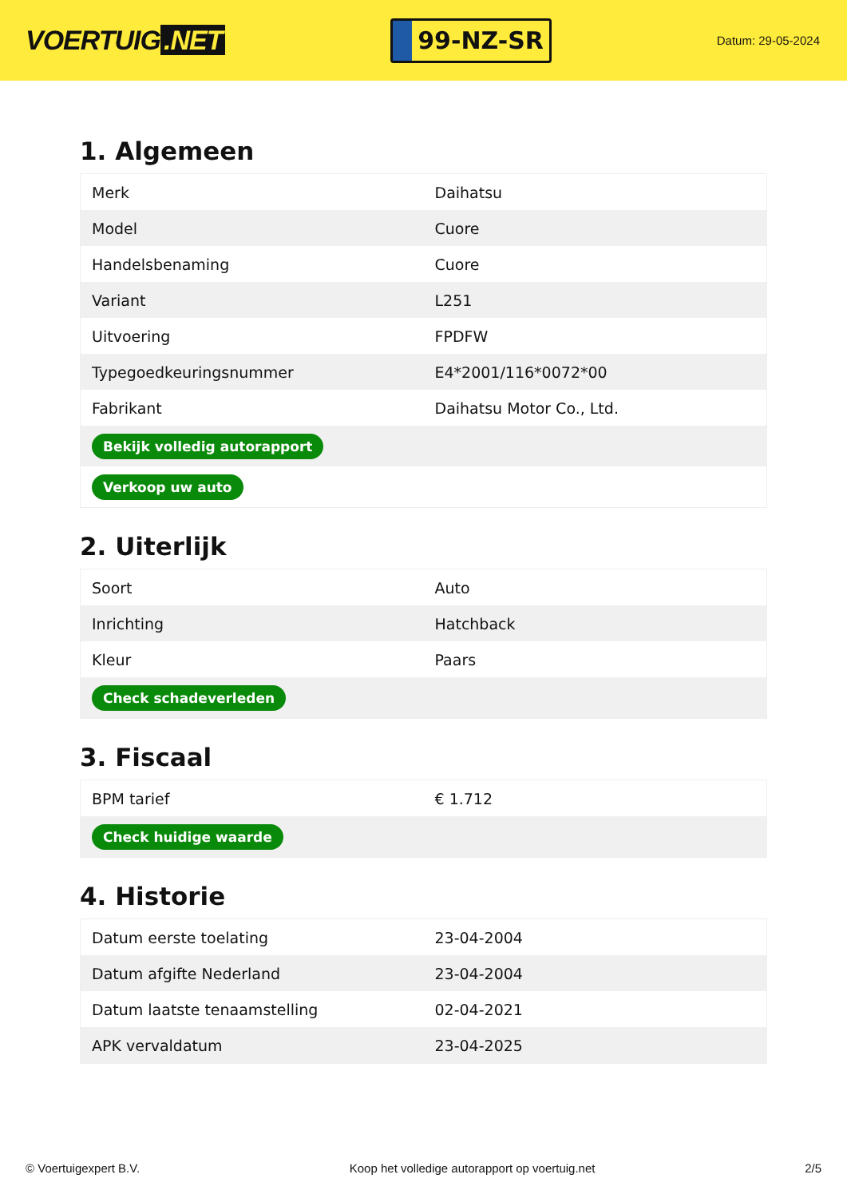VOERTUIG.NET
99-NZ-SR
Datum: 29-05-2024
1. Algemeen
| Merk | Daihatsu |
| Model | Cuore |
| Handelsbenaming | Cuore |
| Variant | L251 |
| Uitvoering | FPDFW |
| Typegoedkeuringsnummer | E4*2001/116*0072*00 |
| Fabrikant | Daihatsu Motor Co., Ltd. |
| Bekijk volledig autorapport | |
| Verkoop uw auto | |
2. Uiterlijk
| Soort | Auto |
| Inrichting | Hatchback |
| Kleur | Paars |
| Check schadeverleden | |
3. Fiscaal
| BPM tarief | € 1.712 |
| Check huidige waarde | |
4. Historie
| Datum eerste toelating | 23-04-2004 |
| Datum afgifte Nederland | 23-04-2004 |
| Datum laatste tenaamstelling | 02-04-2021 |
| APK vervaldatum | 23-04-2025 |
© Voertuigexpert B.V. Koop het volledige autorapport op voertuig.net 2/5